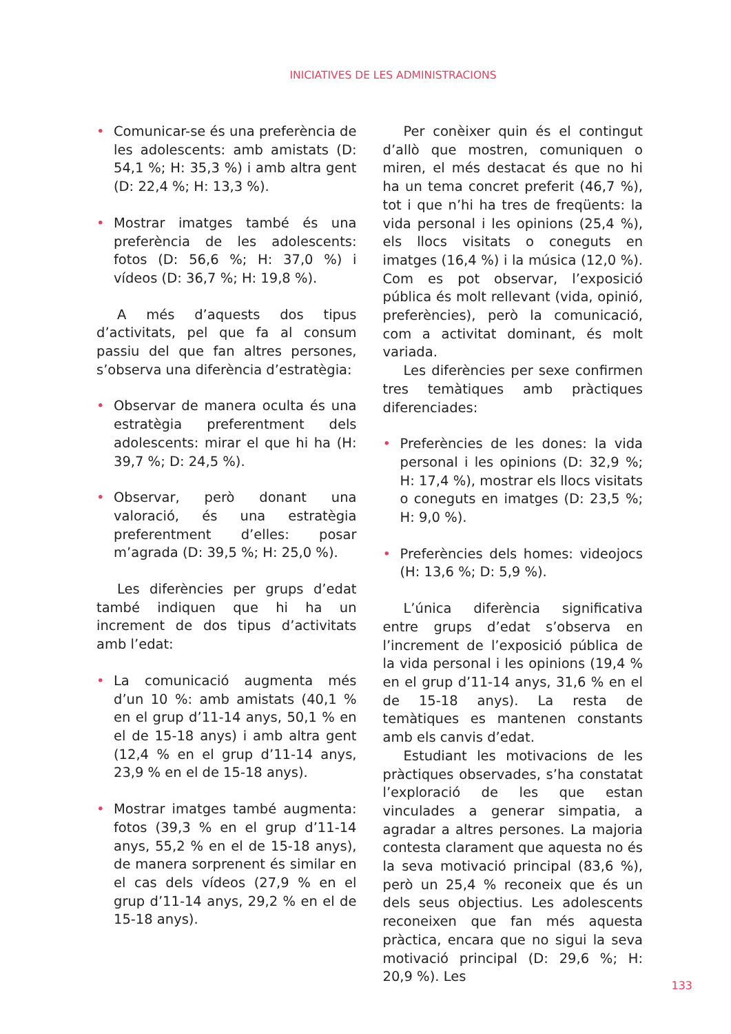INICIATIVES DE LES ADMINISTRACIONS
• Comunicar-se és una preferència de les adolescents: amb amistats (D: 54,1 %; H: 35,3 %) i amb altra gent (D: 22,4 %; H: 13,3 %).
• Mostrar imatges també és una preferència de les adolescents: fotos (D: 56,6 %; H: 37,0 %) i vídeos (D: 36,7 %; H: 19,8 %).
A més d’aquests dos tipus d’activitats, pel que fa al consum passiu del que fan altres persones, s’observa una diferència d’estratègia:
• Observar de manera oculta és una estratègia preferentment dels adolescents: mirar el que hi ha (H: 39,7 %; D: 24,5 %).
• Observar, però donant una valoració, és una estratègia preferentment d’elles: posar m’agrada (D: 39,5 %; H: 25,0 %).
Les diferències per grups d’edat també indiquen que hi ha un increment de dos tipus d’activitats amb l’edat:
• La comunicació augmenta més d’un 10 %: amb amistats (40,1 % en el grup d’11-14 anys, 50,1 % en el de 15-18 anys) i amb altra gent (12,4 % en el grup d’11-14 anys, 23,9 % en el de 15-18 anys).
• Mostrar imatges també augmenta: fotos (39,3 % en el grup d’11-14 anys, 55,2 % en el de 15-18 anys), de manera sorprenent és similar en el cas dels vídeos (27,9 % en el grup d’11-14 anys, 29,2 % en el de 15-18 anys).
Per conèixer quin és el contingut d’allò que mostren, comuniquen o miren, el més destacat és que no hi ha un tema concret preferit (46,7 %), tot i que n’hi ha tres de freqüents: la vida personal i les opinions (25,4 %), els llocs visitats o coneguts en imatges (16,4 %) i la música (12,0 %). Com es pot observar, l’exposició pública és molt rellevant (vida, opinió, preferències), però la comunicació, com a activitat dominant, és molt variada.
Les diferències per sexe confirmen tres temàtiques amb pràctiques diferenciades:
• Preferències de les dones: la vida personal i les opinions (D: 32,9 %; H: 17,4 %), mostrar els llocs visitats o coneguts en imatges (D: 23,5 %; H: 9,0 %).
• Preferències dels homes: videojocs (H: 13,6 %; D: 5,9 %).
L’única diferència significativa entre grups d’edat s’observa en l’increment de l’exposició pública de la vida personal i les opinions (19,4 % en el grup d’11-14 anys, 31,6 % en el de 15-18 anys). La resta de temàtiques es mantenen constants amb els canvis d’edat.
Estudiant les motivacions de les pràctiques observades, s’ha constatat l’exploració de les que estan vinculades a generar simpatia, a agradar a altres persones. La majoria contesta clarament que aquesta no és la seva motivació principal (83,6 %), però un 25,4 % reconeix que és un dels seus objectius. Les adolescents reconeixen que fan més aquesta pràctica, encara que no sigui la seva motivació principal (D: 29,6 %; H: 20,9 %). Les
133